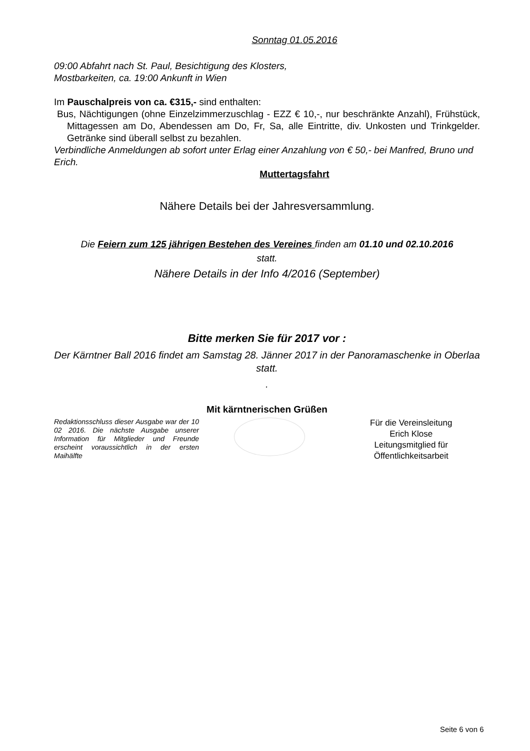Sonntag 01.05.2016
09:00 Abfahrt nach St. Paul, Besichtigung des Klosters,
Mostbarkeiten, ca. 19:00 Ankunft in Wien
Im Pauschalpreis von ca. €315,- sind enthalten:
Bus, Nächtigungen (ohne Einzelzimmerzuschlag - EZZ € 10,-, nur beschränkte Anzahl), Frühstück, Mittagessen am Do, Abendessen am Do, Fr, Sa, alle Eintritte, div. Unkosten und Trinkgelder. Getränke sind überall selbst zu bezahlen.
Verbindliche Anmeldungen ab sofort unter Erlag einer Anzahlung von € 50,- bei Manfred, Bruno und Erich.
Muttertagsfahrt
Nähere Details bei der Jahresversammlung.
Die Feiern zum 125 jährigen Bestehen des Vereines finden am 01.10 und 02.10.2016
statt.
Nähere Details in der Info 4/2016 (September)
Bitte merken Sie für 2017 vor :
Der Kärntner Ball 2016 findet am Samstag 28. Jänner 2017 in der Panoramaschenke in Oberlaa statt.
.
Mit kärntnerischen Grüßen
Redaktionsschluss dieser Ausgabe war der 10 02 2016. Die nächste Ausgabe unserer Information für Mitglieder und Freunde erscheint voraussichtlich in der ersten Maihälfte
Für die Vereinsleitung
Erich Klose
Leitungsmitglied für
Öffentlichkeitsarbeit
Seite 6 von 6